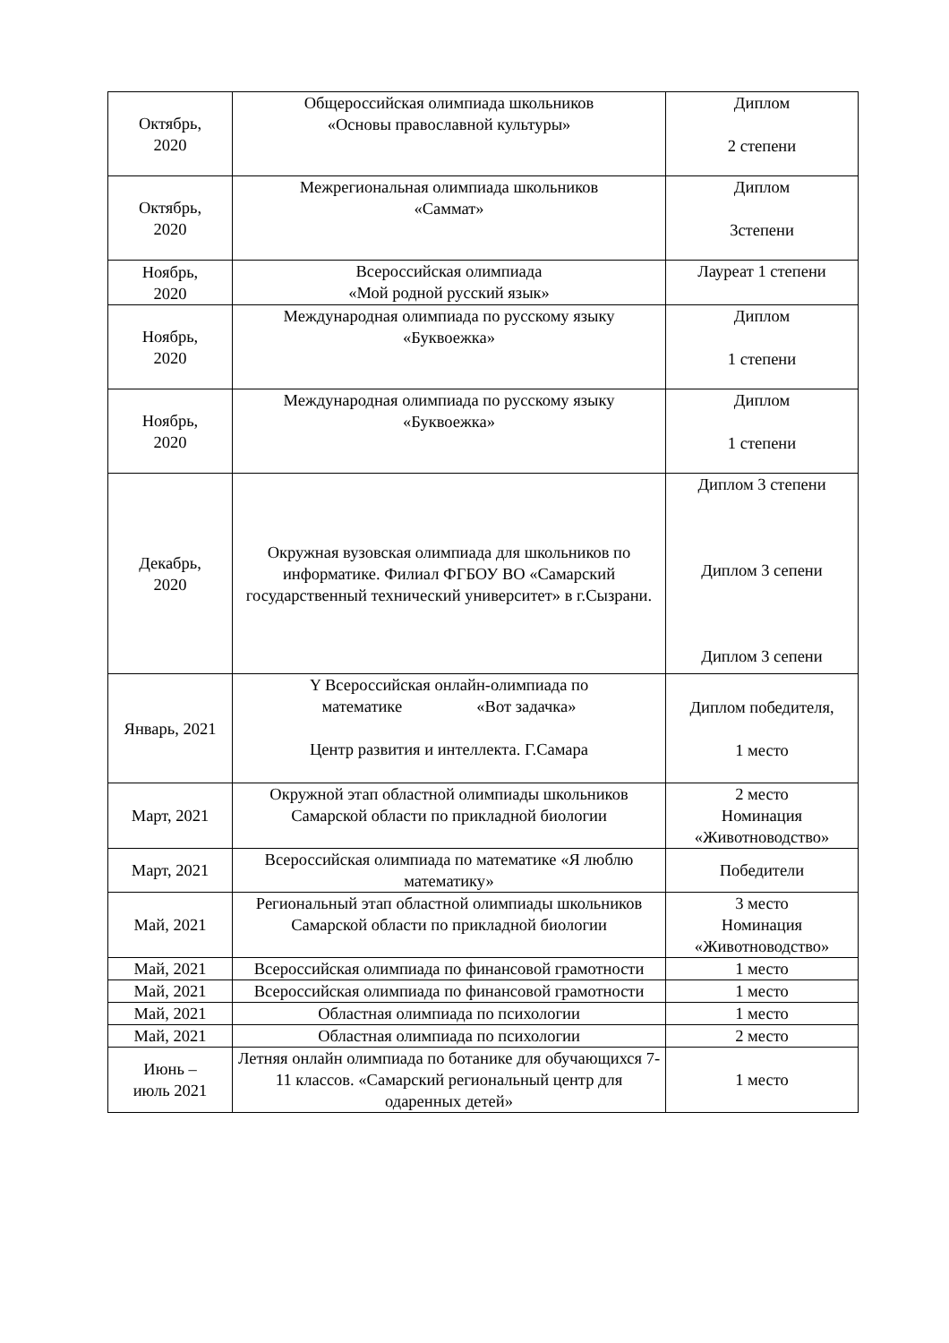| Октябрь, 2020 | Общероссийская олимпиада школьников «Основы православной культуры» | Диплом 2 степени |
| Октябрь, 2020 | Межрегиональная олимпиада школьников «Саммат» | Диплом 3степени |
| Ноябрь, 2020 | Всероссийская олимпиада «Мой родной русский язык» | Лауреат 1 степени |
| Ноябрь, 2020 | Международная олимпиада по русскому языку «Буквоежка» | Диплом 1 степени |
| Ноябрь, 2020 | Международная олимпиада по русскому языку «Буквоежка» | Диплом 1 степени |
| Декабрь, 2020 | Окружная вузовская олимпиада для школьников по информатике. Филиал ФГБОУ ВО «Самарский государственный технический университет» в г.Сызрани. | Диплом 3 степени Диплом 3 сепени Диплом 3 сепени |
| Январь, 2021 | Y Всероссийская онлайн-олимпиада по математике «Вот задачка» Центр развития и интеллекта. Г.Самара | Диплом победителя, 1 место |
| Март, 2021 | Окружной этап областной олимпиады школьников Самарской области по прикладной биологии | 2 место Номинация «Животноводство» |
| Март, 2021 | Всероссийская олимпиада по математике «Я люблю математику» | Победители |
| Май, 2021 | Региональный этап областной олимпиады школьников Самарской области по прикладной биологии | 3 место Номинация «Животноводство» |
| Май, 2021 | Всероссийская олимпиада по финансовой грамотности | 1 место |
| Май, 2021 | Всероссийская олимпиада по финансовой грамотности | 1 место |
| Май, 2021 | Областная олимпиада по психологии | 1 место |
| Май, 2021 | Областная олимпиада по психологии | 2 место |
| Июнь – июль 2021 | Летняя онлайн олимпиада по ботанике для обучающихся 7-11 классов. «Самарский региональный центр для одаренных детей» | 1 место |